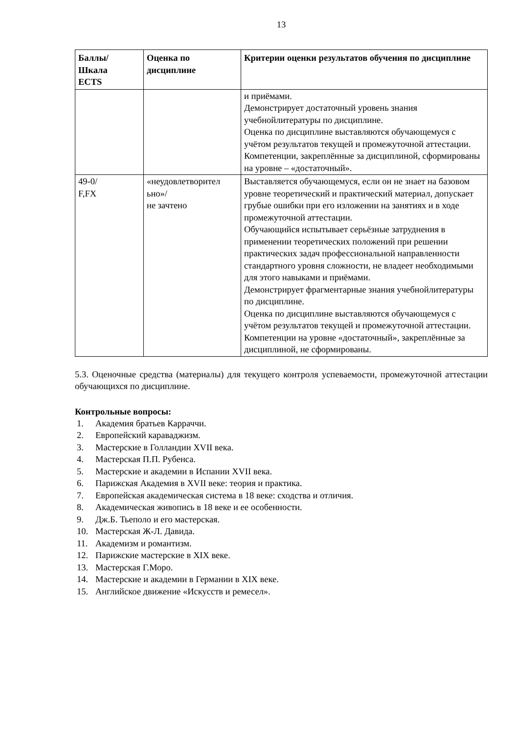13
| Баллы/ Шкала ECTS | Оценка по дисциплине | Критерии оценки результатов обучения по дисциплине |
| --- | --- | --- |
| | | и приёмами. Демонстрирует достаточный уровень знания учебнойлитературы по дисциплине. Оценка по дисциплине выставляются обучающемуся с учётом результатов текущей и промежуточной аттестации. Компетенции, закреплённые за дисциплиной, сформированы на уровне – «достаточный». |
| 49-0/ F,FX | «неудовлетворител ьно»/ не зачтено | Выставляется обучающемуся, если он не знает на базовом уровне теоретический и практический материал, допускает грубые ошибки при его изложении на занятиях и в ходе промежуточной аттестации. Обучающийся испытывает серьёзные затруднения в применении теоретических положений при решении практических задач профессиональной направленности стандартного уровня сложности, не владеет необходимыми для этого навыками и приёмами. Демонстрирует фрагментарные знания учебнойлитературы по дисциплине. Оценка по дисциплине выставляются обучающемуся с учётом результатов текущей и промежуточной аттестации. Компетенции на уровне «достаточный», закреплённые за дисциплиной, не сформированы. |
5.3. Оценочные средства (материалы) для текущего контроля успеваемости, промежуточной аттестации обучающихся по дисциплине.
Контрольные вопросы:
1. Академия братьев Карраччи.
2. Европейский караваджизм.
3. Мастерские в Голландии XVII века.
4. Мастерская П.П. Рубенса.
5. Мастерские и академии в Испании XVII века.
6. Парижская Академия в XVII веке: теория и практика.
7. Европейская академическая система в 18 веке: сходства и отличия.
8. Академическая живопись в 18 веке и ее особенности.
9. Дж.Б. Тьеполо и его мастерская.
10. Мастерская Ж-Л. Давида.
11. Академизм и романтизм.
12. Парижские мастерские в XIX веке.
13. Мастерская Г.Моро.
14. Мастерские и академии в Германии в XIX веке.
15. Английское движение «Искусств и ремесел».